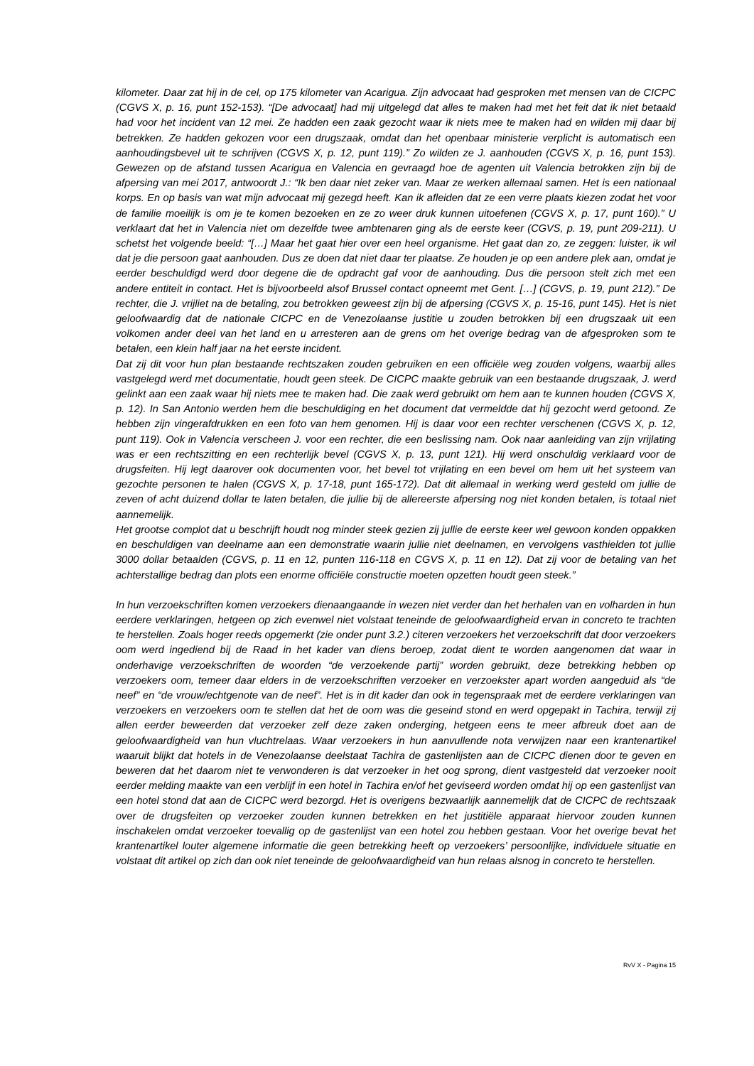kilometer. Daar zat hij in de cel, op 175 kilometer van Acarigua. Zijn advocaat had gesproken met mensen van de CICPC (CGVS X, p. 16, punt 152-153). “[De advocaat] had mij uitgelegd dat alles te maken had met het feit dat ik niet betaald had voor het incident van 12 mei. Ze hadden een zaak gezocht waar ik niets mee te maken had en wilden mij daar bij betrekken. Ze hadden gekozen voor een drugszaak, omdat dan het openbaar ministerie verplicht is automatisch een aanhoudingsbevel uit te schrijven (CGVS X, p. 12, punt 119).” Zo wilden ze J. aanhouden (CGVS X, p. 16, punt 153). Gewezen op de afstand tussen Acarigua en Valencia en gevraagd hoe de agenten uit Valencia betrokken zijn bij de afpersing van mei 2017, antwoordt J.: “Ik ben daar niet zeker van. Maar ze werken allemaal samen. Het is een nationaal korps. En op basis van wat mijn advocaat mij gezegd heeft. Kan ik afleiden dat ze een verre plaats kiezen zodat het voor de familie moeilijk is om je te komen bezoeken en ze zo weer druk kunnen uitoefenen (CGVS X, p. 17, punt 160).” U verklaart dat het in Valencia niet om dezelfde twee ambtenaren ging als de eerste keer (CGVS, p. 19, punt 209-211). U schetst het volgende beeld: “[…] Maar het gaat hier over een heel organisme. Het gaat dan zo, ze zeggen: luister, ik wil dat je die persoon gaat aanhouden. Dus ze doen dat niet daar ter plaatse. Ze houden je op een andere plek aan, omdat je eerder beschuldigd werd door degene die de opdracht gaf voor de aanhouding. Dus die persoon stelt zich met een andere entiteit in contact. Het is bijvoorbeeld alsof Brussel contact opneemt met Gent. […] (CGVS, p. 19, punt 212).” De rechter, die J. vrijliet na de betaling, zou betrokken geweest zijn bij de afpersing (CGVS X, p. 15-16, punt 145). Het is niet geloofwaardig dat de nationale CICPC en de Venezolaanse justitie u zouden betrokken bij een drugszaak uit een volkomen ander deel van het land en u arresteren aan de grens om het overige bedrag van de afgesproken som te betalen, een klein half jaar na het eerste incident.
Dat zij dit voor hun plan bestaande rechtszaken zouden gebruiken en een officiële weg zouden volgens, waarbij alles vastgelegd werd met documentatie, houdt geen steek. De CICPC maakte gebruik van een bestaande drugszaak, J. werd gelinkt aan een zaak waar hij niets mee te maken had. Die zaak werd gebruikt om hem aan te kunnen houden (CGVS X, p. 12). In San Antonio werden hem die beschuldiging en het document dat vermeldde dat hij gezocht werd getoond. Ze hebben zijn vingerafdrukken en een foto van hem genomen. Hij is daar voor een rechter verschenen (CGVS X, p. 12, punt 119). Ook in Valencia verscheen J. voor een rechter, die een beslissing nam. Ook naar aanleiding van zijn vrijlating was er een rechtszitting en een rechterlijk bevel (CGVS X, p. 13, punt 121). Hij werd onschuldig verklaard voor de drugsfeiten. Hij legt daarover ook documenten voor, het bevel tot vrijlating en een bevel om hem uit het systeem van gezochte personen te halen (CGVS X, p. 17-18, punt 165-172). Dat dit allemaal in werking werd gesteld om jullie de zeven of acht duizend dollar te laten betalen, die jullie bij de allereerste afpersing nog niet konden betalen, is totaal niet aannemelijk.
Het grootse complot dat u beschrijft houdt nog minder steek gezien zij jullie de eerste keer wel gewoon konden oppakken en beschuldigen van deelname aan een demonstratie waarin jullie niet deelnamen, en vervolgens vasthielden tot jullie 3000 dollar betaalden (CGVS, p. 11 en 12, punten 116-118 en CGVS X, p. 11 en 12). Dat zij voor de betaling van het achterstallige bedrag dan plots een enorme officiële constructie moeten opzetten houdt geen steek.”
In hun verzoekschriften komen verzoekers dienaangaande in wezen niet verder dan het herhalen van en volharden in hun eerdere verklaringen, hetgeen op zich evenwel niet volstaat teneinde de geloofwaardigheid ervan in concreto te trachten te herstellen. Zoals hoger reeds opgemerkt (zie onder punt 3.2.) citeren verzoekers het verzoekschrift dat door verzoekers oom werd ingediend bij de Raad in het kader van diens beroep, zodat dient te worden aangenomen dat waar in onderhavige verzoekschriften de woorden “de verzoekende partij” worden gebruikt, deze betrekking hebben op verzoekers oom, temeer daar elders in de verzoekschriften verzoeker en verzoekster apart worden aangeduid als “de neef” en “de vrouw/echtgenote van de neef”. Het is in dit kader dan ook in tegenspraak met de eerdere verklaringen van verzoekers en verzoekers oom te stellen dat het de oom was die geseind stond en werd opgepakt in Tachira, terwijl zij allen eerder beweerden dat verzoeker zelf deze zaken onderging, hetgeen eens te meer afbreuk doet aan de geloofwaardigheid van hun vluchtrelaas. Waar verzoekers in hun aanvullende nota verwijzen naar een krantenartikel waaruit blijkt dat hotels in de Venezolaanse deelstaat Tachira de gastenlijsten aan de CICPC dienen door te geven en beweren dat het daarom niet te verwonderen is dat verzoeker in het oog sprong, dient vastgesteld dat verzoeker nooit eerder melding maakte van een verblijf in een hotel in Tachira en/of het geviseerd worden omdat hij op een gastenlijst van een hotel stond dat aan de CICPC werd bezorgd. Het is overigens bezwaarlijk aannemelijk dat de CICPC de rechtszaak over de drugsfeiten op verzoeker zouden kunnen betrekken en het justitiële apparaat hiervoor zouden kunnen inschakelen omdat verzoeker toevallig op de gastenlijst van een hotel zou hebben gestaan. Voor het overige bevat het krantenartikel louter algemene informatie die geen betrekking heeft op verzoekers’ persoonlijke, individuele situatie en volstaat dit artikel op zich dan ook niet teneinde de geloofwaardigheid van hun relaas alsnog in concreto te herstellen.
RvV X - Pagina 15